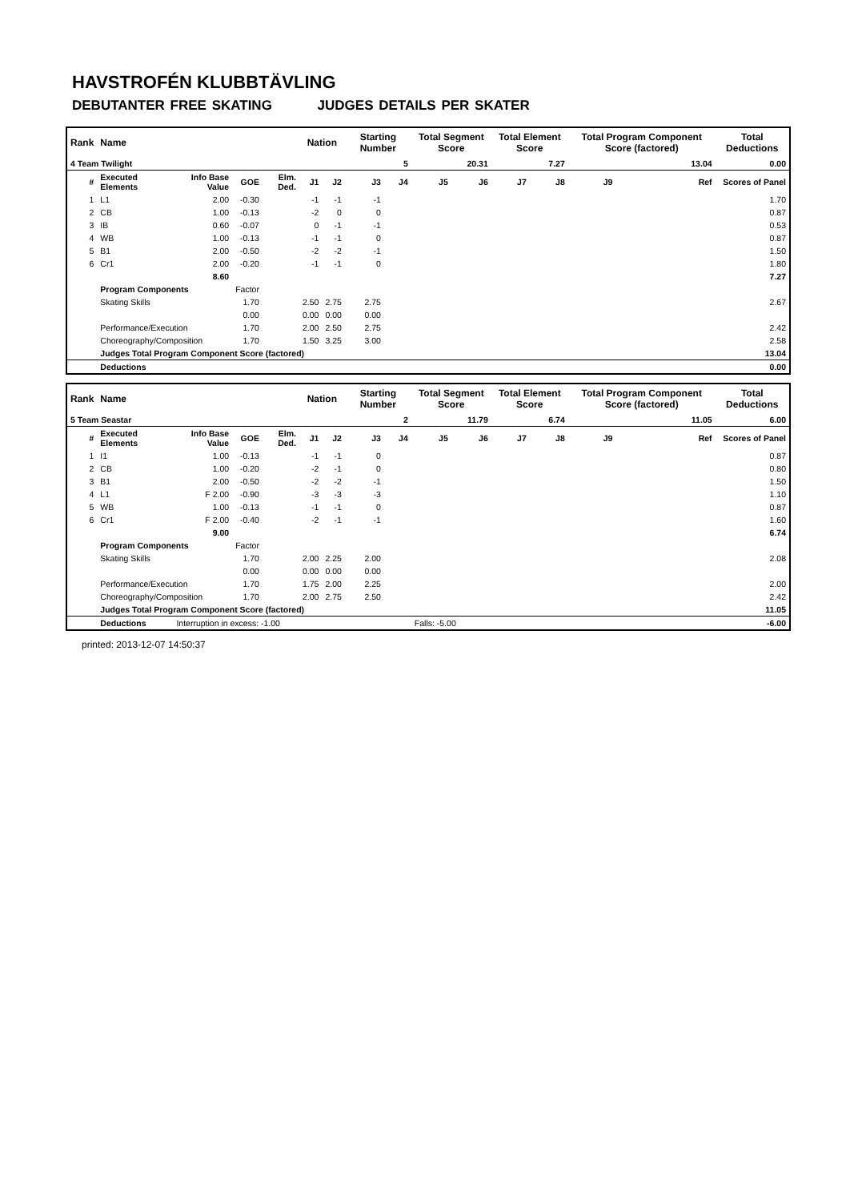HAVSTROFÉN KLUBBTÄVLING
DEBUTANTER FREE SKATING JUDGES DETAILS PER SKATER
| Rank | Name | | | | Nation | | Starting Number | | Total Segment Score | | Total Element Score | | Total Program Component Score (factored) | | | | Total Deductions |
| --- | --- | --- | --- | --- | --- | --- | --- | --- | --- | --- | --- | --- | --- | --- | --- | --- | --- |
| 4 Team Twilight | | | | | 5 | | | | 20.31 | | 7.27 | | 13.04 | | | | 0.00 |
| # | Executed Elements | Info Base Value | GOE | Elm. Ded. | J1 | J2 | J3 | J4 | J5 | J6 | J7 | J8 | J9 | | | Ref | Scores of Panel |
| 1 | L1 | 2.00 | -0.30 | | -1 | -1 | -1 | | | | | | | | | | 1.70 |
| 2 | CB | 1.00 | -0.13 | | -2 | 0 | 0 | | | | | | | | | | 0.87 |
| 3 | IB | 0.60 | -0.07 | | 0 | -1 | -1 | | | | | | | | | | 0.53 |
| 4 | WB | 1.00 | -0.13 | | -1 | -1 | 0 | | | | | | | | | | 0.87 |
| 5 | B1 | 2.00 | -0.50 | | -2 | -2 | -1 | | | | | | | | | | 1.50 |
| 6 | Cr1 | 2.00 | -0.20 | | -1 | -1 | 0 | | | | | | | | | | 1.80 |
| | | 8.60 | | | | | | | | | | | | | | | 7.27 |
| | Program Components | | Factor | | | | | | | | | | | | | | |
| | Skating Skills | | 1.70 | | 2.50 | 2.75 | 2.75 | | | | | | | | | | 2.67 |
| | | | 0.00 | | 0.00 | 0.00 | 0.00 | | | | | | | | | | |
| | Performance/Execution | | 1.70 | | 2.00 | 2.50 | 2.75 | | | | | | | | | | 2.42 |
| | Choreography/Composition | | 1.70 | | 1.50 | 3.25 | 3.00 | | | | | | | | | | 2.58 |
| | Judges Total Program Component Score (factored) | | | | | | | | | | | | | | | | 13.04 |
| | Deductions | | | | | | | | | | | | | | | | 0.00 |
| Rank | Name | | | | Nation | | Starting Number | | Total Segment Score | | Total Element Score | | Total Program Component Score (factored) | | | | Total Deductions |
| --- | --- | --- | --- | --- | --- | --- | --- | --- | --- | --- | --- | --- | --- | --- | --- | --- | --- |
| 5 Team Seastar | | | | | 2 | | | | 11.79 | | 6.74 | | 11.05 | | | | 6.00 |
| # | Executed Elements | Info Base Value | GOE | Elm. Ded. | J1 | J2 | J3 | J4 | J5 | J6 | J7 | J8 | J9 | | | Ref | Scores of Panel |
| 1 | I1 | 1.00 | -0.13 | | -1 | -1 | 0 | | | | | | | | | | 0.87 |
| 2 | CB | 1.00 | -0.20 | | -2 | -1 | 0 | | | | | | | | | | 0.80 |
| 3 | B1 | 2.00 | -0.50 | | -2 | -2 | -1 | | | | | | | | | | 1.50 |
| 4 | L1 | F 2.00 | -0.90 | | -3 | -3 | -3 | | | | | | | | | | 1.10 |
| 5 | WB | 1.00 | -0.13 | | -1 | -1 | 0 | | | | | | | | | | 0.87 |
| 6 | Cr1 | F 2.00 | -0.40 | | -2 | -1 | -1 | | | | | | | | | | 1.60 |
| | | 9.00 | | | | | | | | | | | | | | | 6.74 |
| | Program Components | | Factor | | | | | | | | | | | | | | |
| | Skating Skills | | 1.70 | | 2.00 | 2.25 | 2.00 | | | | | | | | | | 2.08 |
| | | | 0.00 | | 0.00 | 0.00 | 0.00 | | | | | | | | | | |
| | Performance/Execution | | 1.70 | | 1.75 | 2.00 | 2.25 | | | | | | | | | | 2.00 |
| | Choreography/Composition | | 1.70 | | 2.00 | 2.75 | 2.50 | | | | | | | | | | 2.42 |
| | Judges Total Program Component Score (factored) | | | | | | | | | | | | | | | | 11.05 |
| | Deductions | Interruption in excess: -1.00 | | | | | | | Falls: -5.00 | | | | | | | | -6.00 |
printed: 2013-12-07 14:50:37